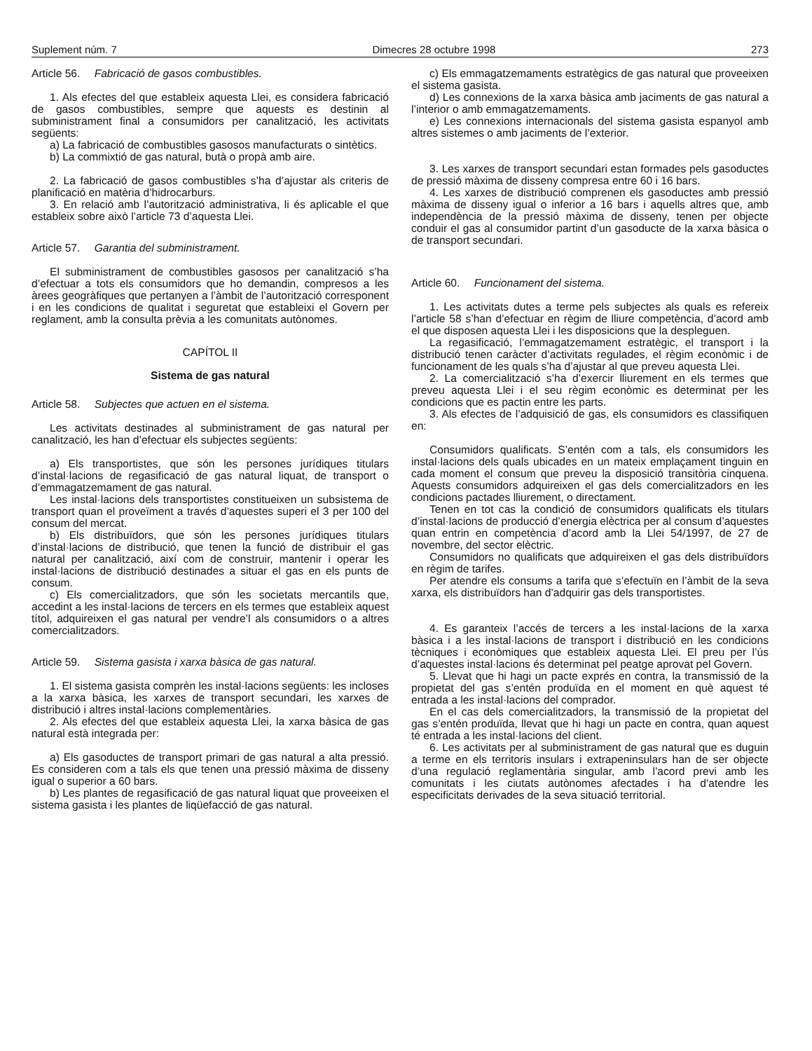Suplement núm. 7 Dimecres 28 octubre 1998 273
Article 56. Fabricació de gasos combustibles.
1. Als efectes del que estableix aquesta Llei, es considera fabricació de gasos combustibles, sempre que aquests es destinin al subministrament final a consumidors per canalització, les activitats següents:
a) La fabricació de combustibles gasosos manufacturats o sintètics.
b) La commixtió de gas natural, butà o propà amb aire.
2. La fabricació de gasos combustibles s’ha d’ajustar als criteris de planificació en matèria d’hidrocarburs.
3. En relació amb l’autorització administrativa, li és aplicable el que estableix sobre això l’article 73 d’aquesta Llei.
Article 57. Garantia del subministrament.
El subministrament de combustibles gasosos per canalització s’ha d’efectuar a tots els consumidors que ho demandin, compresos a les àrees geogràfiques que pertanyen a l’àmbit de l’autorització corresponent i en les condicions de qualitat i seguretat que estableixi el Govern per reglament, amb la consulta prèvia a les comunitats autònomes.
CAPÍTOL II
Sistema de gas natural
Article 58. Subjectes que actuen en el sistema.
Les activitats destinades al subministrament de gas natural per canalització, les han d’efectuar els subjectes següents:
a) Els transportistes, que són les persones jurídiques titulars d’instal·lacions de regasificació de gas natural liquat, de transport o d’emmagatzemament de gas natural.
Les instal·lacions dels transportistes constitueixen un subsistema de transport quan el proveïment a través d’aquestes superi el 3 per 100 del consum del mercat.
b) Els distribuïdors, que són les persones jurídiques titulars d’instal·lacions de distribució, que tenen la funció de distribuir el gas natural per canalització, així com de construir, mantenir i operar les instal·lacions de distribució destinades a situar el gas en els punts de consum.
c) Els comercialitzadors, que són les societats mercantils que, accedint a les instal·lacions de tercers en els termes que estableix aquest títol, adquireixen el gas natural per vendre’l als consumidors o a altres comercialitzadors.
Article 59. Sistema gasista i xarxa bàsica de gas natural.
1. El sistema gasista comprèn les instal·lacions següents: les incloses a la xarxa bàsica, les xarxes de transport secundari, les xarxes de distribució i altres instal·lacions complementàries.
2. Als efectes del que estableix aquesta Llei, la xarxa bàsica de gas natural està integrada per:
a) Els gasoductes de transport primari de gas natural a alta pressió. Es consideren com a tals els que tenen una pressió màxima de disseny igual o superior a 60 bars.
b) Les plantes de regasificació de gas natural liquat que proveeixen el sistema gasista i les plantes de liqüefacció de gas natural.
c) Els emmagatzemaments estratègics de gas natural que proveeixen el sistema gasista.
d) Les connexions de la xarxa bàsica amb jaciments de gas natural a l’interior o amb emmagatzemaments.
e) Les connexions internacionals del sistema gasista espanyol amb altres sistemes o amb jaciments de l’exterior.
3. Les xarxes de transport secundari estan formades pels gasoductes de pressió màxima de disseny compresa entre 60 i 16 bars.
4. Les xarxes de distribució comprenen els gasoductes amb pressió màxima de disseny igual o inferior a 16 bars i aquells altres que, amb independència de la pressió màxima de disseny, tenen per objecte conduir el gas al consumidor partint d’un gasoducte de la xarxa bàsica o de transport secundari.
Article 60. Funcionament del sistema.
1. Les activitats dutes a terme pels subjectes als quals es refereix l’article 58 s’han d’efectuar en règim de lliure competència, d’acord amb el que disposen aquesta Llei i les disposicions que la despleguen.
La regasificació, l’emmagatzemament estratègic, el transport i la distribució tenen caràcter d’activitats regulades, el règim econòmic i de funcionament de les quals s’ha d’ajustar al que preveu aquesta Llei.
2. La comercialització s’ha d’exercir lliurement en els termes que preveu aquesta Llei i el seu règim econòmic es determinat per les condicions que es pactin entre les parts.
3. Als efectes de l’adquisició de gas, els consumidors es classifiquen en:
Consumidors qualificats. S’entén com a tals, els consumidors les instal·lacions dels quals ubicades en un mateix emplaçament tinguin en cada moment el consum que preveu la disposició transitòria cinquena. Aquests consumidors adquireixen el gas dels comercialitzadors en les condicions pactades lliurement, o directament.
Tenen en tot cas la condició de consumidors qualificats els titulars d’instal·lacions de producció d’energia elèctrica per al consum d’aquestes quan entrin en competència d’acord amb la Llei 54/1997, de 27 de novembre, del sector elèctric.
Consumidors no qualificats que adquireixen el gas dels distribuïdors en règim de tarifes.
Per atendre els consums a tarifa que s’efectuïn en l’àmbit de la seva xarxa, els distribuïdors han d’adquirir gas dels transportistes.
4. Es garanteix l’accés de tercers a les instal·lacions de la xarxa bàsica i a les instal·lacions de transport i distribució en les condicions tècniques i econòmiques que estableix aquesta Llei. El preu per l’ús d’aquestes instal·lacions és determinat pel peatge aprovat pel Govern.
5. Llevat que hi hagi un pacte exprés en contra, la transmissió de la propietat del gas s’entén produïda en el moment en què aquest té entrada a les instal·lacions del comprador.
En el cas dels comercialitzadors, la transmissió de la propietat del gas s’entén produïda, llevat que hi hagi un pacte en contra, quan aquest té entrada a les instal·lacions del client.
6. Les activitats per al subministrament de gas natural que es duguin a terme en els territoris insulars i extrapeninsulars han de ser objecte d’una regulació reglamentària singular, amb l’acord previ amb les comunitats i les ciutats autònomes afectades i ha d’atendre les especificitats derivades de la seva situació territorial.